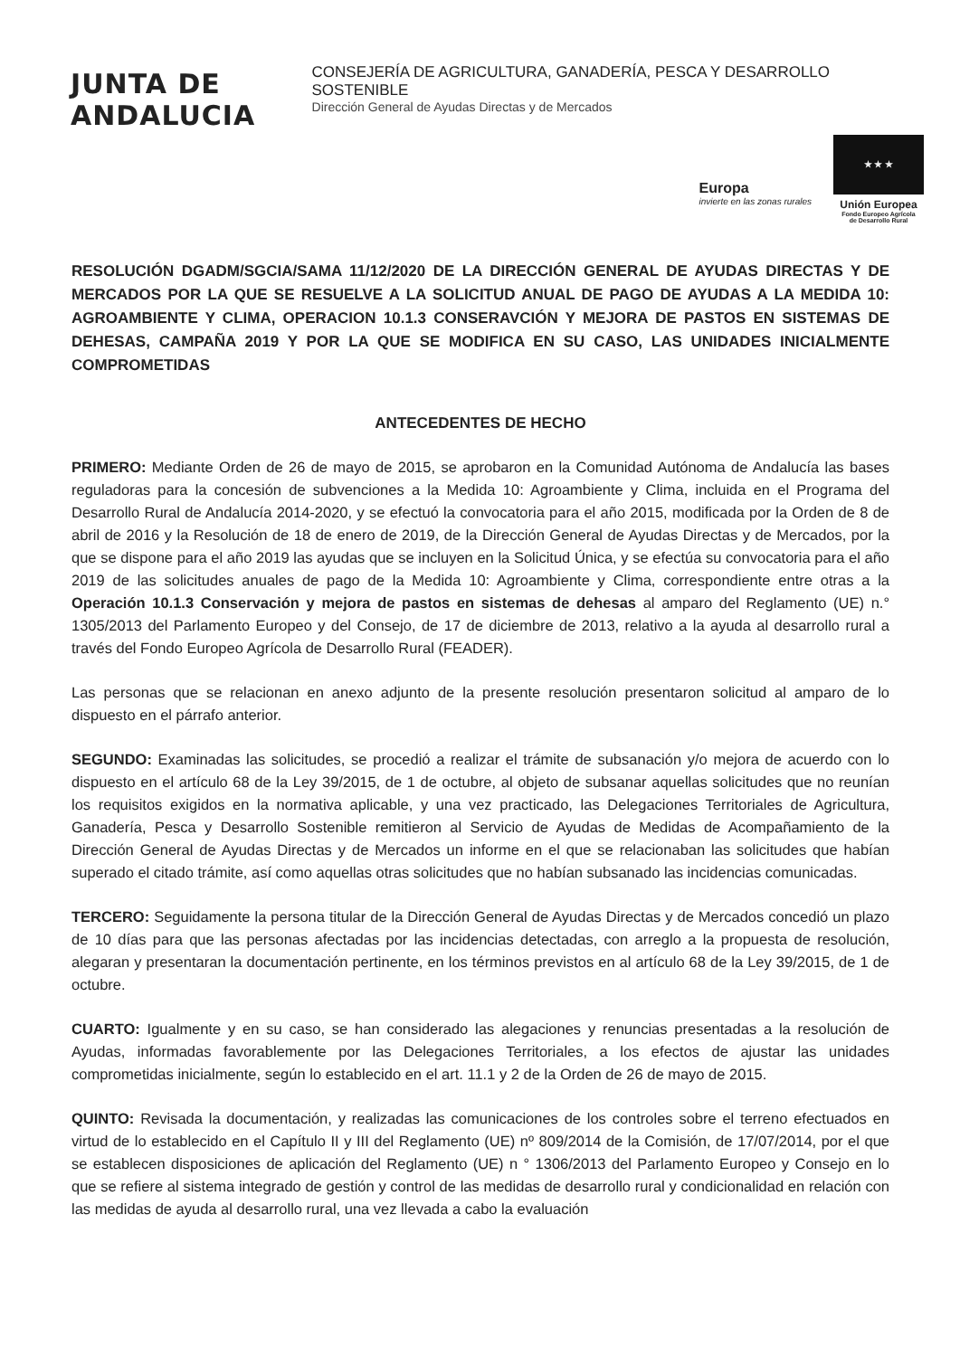JUNTA DE ANDALUCIA
CONSEJERÍA DE AGRICULTURA, GANADERÍA, PESCA Y DESARROLLO SOSTENIBLE
Dirección General de Ayudas Directas y de Mercados
Europa
invierte en las zonas rurales
★ ★ ★
Unión Europea
Fondo Europeo Agrícola
de Desarrollo Rural
RESOLUCIÓN DGADM/SGCIA/SAMA 11/12/2020 DE LA DIRECCIÓN GENERAL DE AYUDAS DIRECTAS Y DE MERCADOS POR LA QUE SE RESUELVE A LA SOLICITUD ANUAL DE PAGO DE AYUDAS A LA MEDIDA 10: AGROAMBIENTE Y CLIMA, OPERACION 10.1.3 CONSERAVCIÓN Y MEJORA DE PASTOS EN SISTEMAS DE DEHESAS, CAMPAÑA 2019 Y POR LA QUE SE MODIFICA EN SU CASO, LAS UNIDADES INICIALMENTE COMPROMETIDAS
ANTECEDENTES DE HECHO
PRIMERO: Mediante Orden de 26 de mayo de 2015, se aprobaron en la Comunidad Autónoma de Andalucía las bases reguladoras para la concesión de subvenciones a la Medida 10: Agroambiente y Clima, incluida en el Programa del Desarrollo Rural de Andalucía 2014-2020, y se efectuó la convocatoria para el año 2015, modificada por la Orden de 8 de abril de 2016 y la Resolución de 18 de enero de 2019, de la Dirección General de Ayudas Directas y de Mercados, por la que se dispone para el año 2019 las ayudas que se incluyen en la Solicitud Única, y se efectúa su convocatoria para el año 2019 de las solicitudes anuales de pago de la Medida 10: Agroambiente y Clima, correspondiente entre otras a la Operación 10.1.3 Conservación y mejora de pastos en sistemas de dehesas al amparo del Reglamento (UE) n.° 1305/2013 del Parlamento Europeo y del Consejo, de 17 de diciembre de 2013, relativo a la ayuda al desarrollo rural a través del Fondo Europeo Agrícola de Desarrollo Rural (FEADER).
Las personas que se relacionan en anexo adjunto de la presente resolución presentaron solicitud al amparo de lo dispuesto en el párrafo anterior.
SEGUNDO: Examinadas las solicitudes, se procedió a realizar el trámite de subsanación y/o mejora de acuerdo con lo dispuesto en el artículo 68 de la Ley 39/2015, de 1 de octubre, al objeto de subsanar aquellas solicitudes que no reunían los requisitos exigidos en la normativa aplicable, y una vez practicado, las Delegaciones Territoriales de Agricultura, Ganadería, Pesca y Desarrollo Sostenible remitieron al Servicio de Ayudas de Medidas de Acompañamiento de la Dirección General de Ayudas Directas y de Mercados un informe en el que se relacionaban las solicitudes que habían superado el citado trámite, así como aquellas otras solicitudes que no habían subsanado las incidencias comunicadas.
TERCERO: Seguidamente la persona titular de la Dirección General de Ayudas Directas y de Mercados concedió un plazo de 10 días para que las personas afectadas por las incidencias detectadas, con arreglo a la propuesta de resolución, alegaran y presentaran la documentación pertinente, en los términos previstos en al artículo 68 de la Ley 39/2015, de 1 de octubre.
CUARTO: Igualmente y en su caso, se han considerado las alegaciones y renuncias presentadas a la resolución de Ayudas, informadas favorablemente por las Delegaciones Territoriales, a los efectos de ajustar las unidades comprometidas inicialmente, según lo establecido en el art. 11.1 y 2 de la Orden de 26 de mayo de 2015.
QUINTO: Revisada la documentación, y realizadas las comunicaciones de los controles sobre el terreno efectuados en virtud de lo establecido en el Capítulo II y III del Reglamento (UE) nº 809/2014 de la Comisión, de 17/07/2014, por el que se establecen disposiciones de aplicación del Reglamento (UE) n ° 1306/2013 del Parlamento Europeo y Consejo en lo que se refiere al sistema integrado de gestión y control de las medidas de desarrollo rural y condicionalidad en relación con las medidas de ayuda al desarrollo rural, una vez llevada a cabo la evaluación